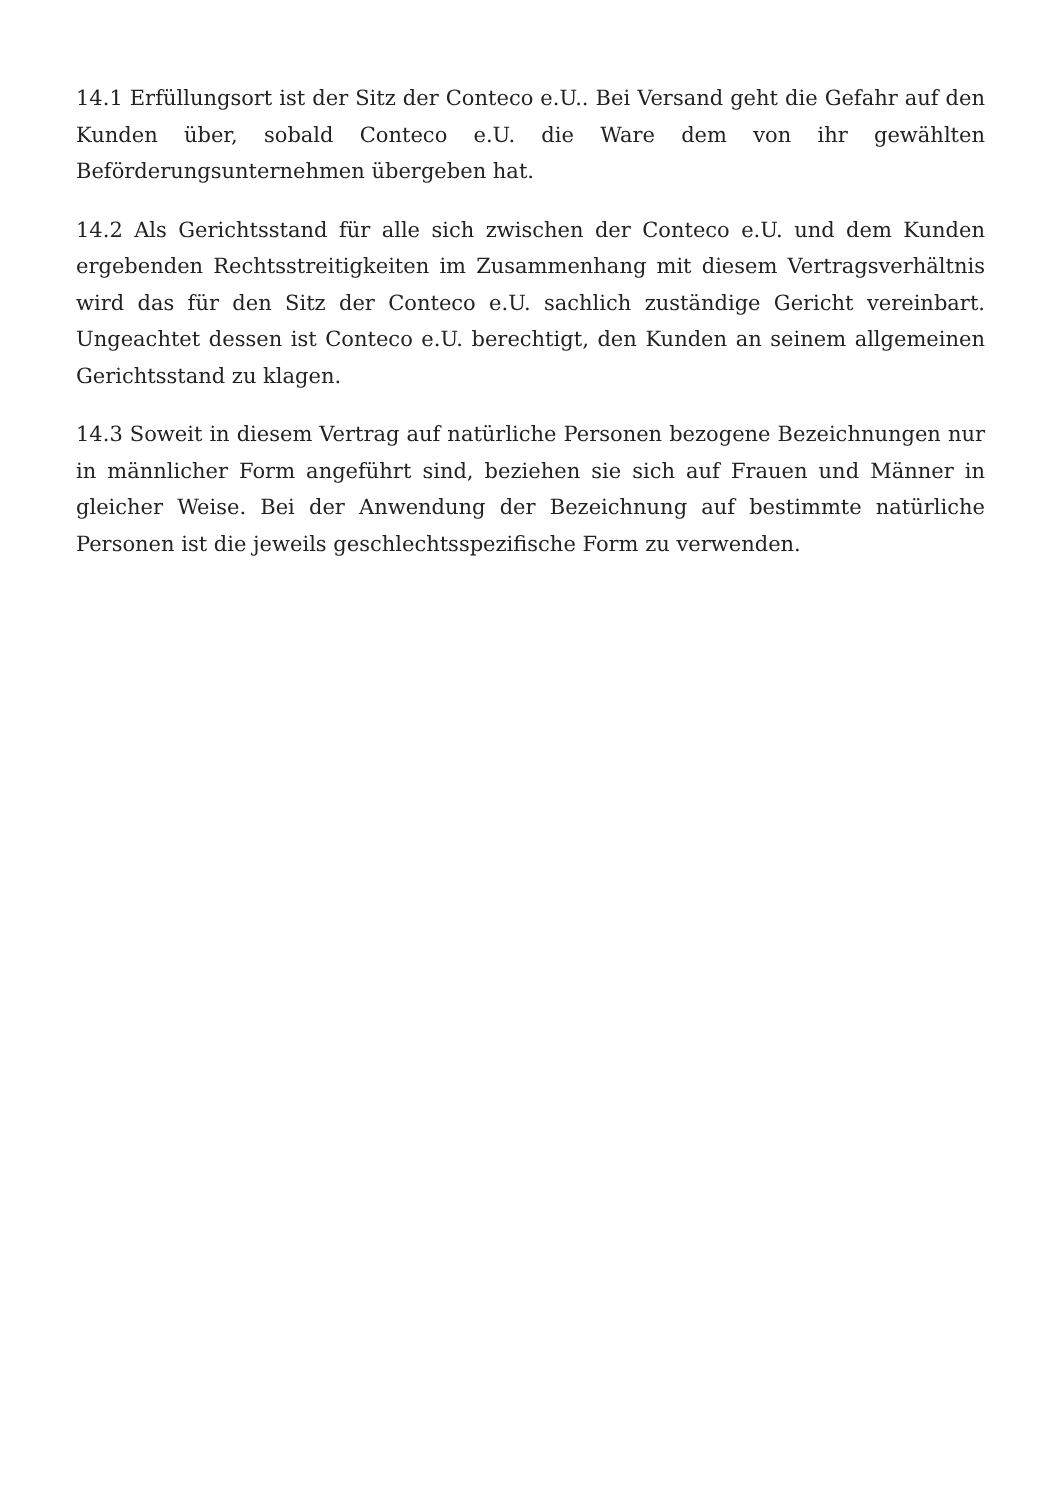14.1 Erfüllungsort ist der Sitz der Conteco e.U.. Bei Versand geht die Gefahr auf den Kunden über, sobald Conteco e.U. die Ware dem von ihr gewählten Beförderungsunternehmen übergeben hat.
14.2 Als Gerichtsstand für alle sich zwischen der Conteco e.U. und dem Kunden ergebenden Rechtsstreitigkeiten im Zusammenhang mit diesem Vertragsverhältnis wird das für den Sitz der Conteco e.U. sachlich zuständige Gericht vereinbart. Ungeachtet dessen ist Conteco e.U. berechtigt, den Kunden an seinem allgemeinen Gerichtsstand zu klagen.
14.3 Soweit in diesem Vertrag auf natürliche Personen bezogene Bezeichnungen nur in männlicher Form angeführt sind, beziehen sie sich auf Frauen und Männer in gleicher Weise. Bei der Anwendung der Bezeichnung auf bestimmte natürliche Personen ist die jeweils geschlechtsspezifische Form zu verwenden.